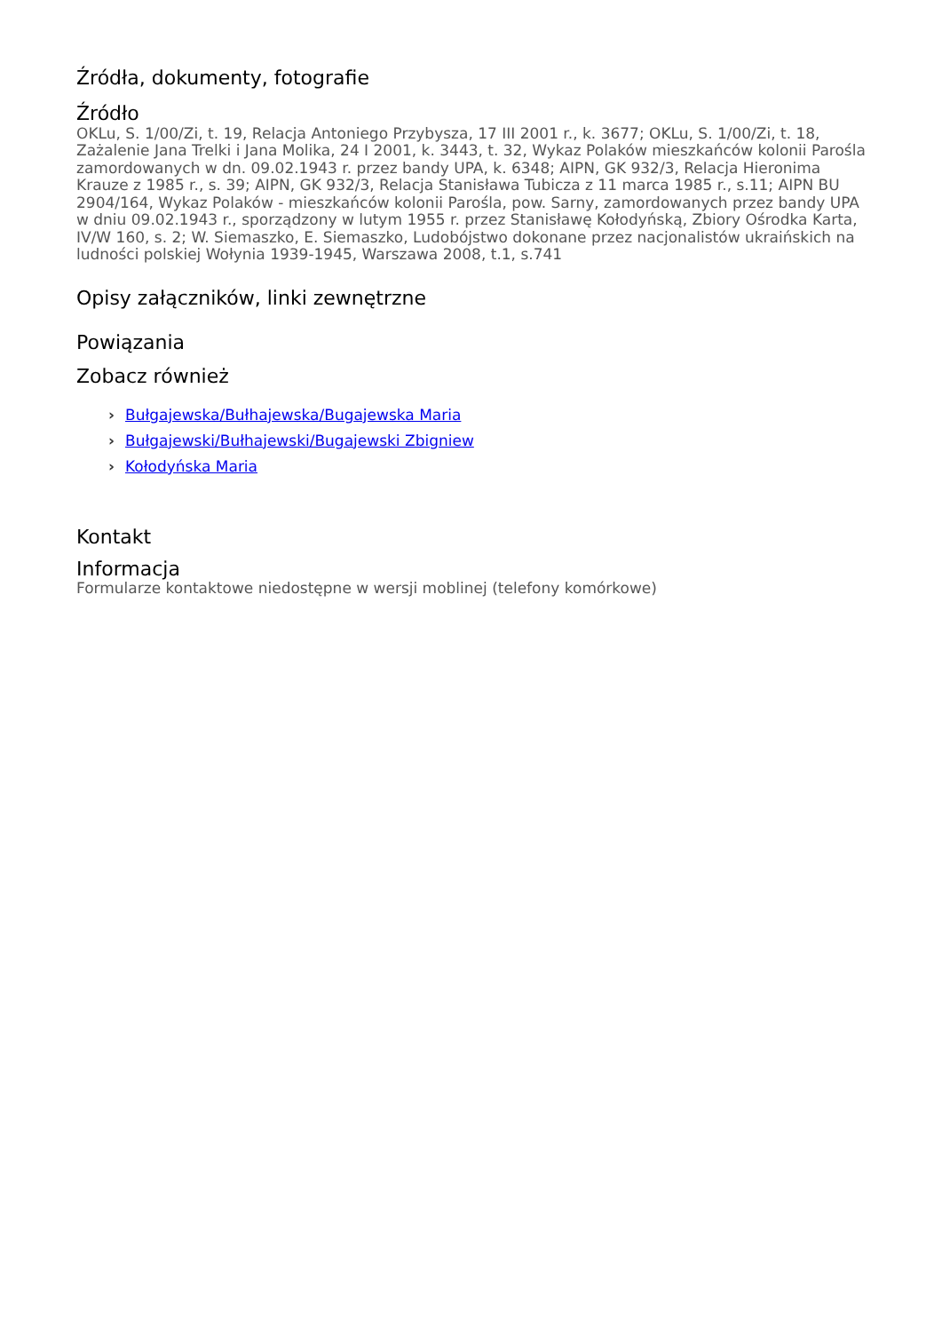Źródła, dokumenty, fotografie
Źródło
OKLu, S. 1/00/Zi, t. 19, Relacja Antoniego Przybysza, 17 III 2001 r., k. 3677; OKLu, S. 1/00/Zi, t. 18, Zażalenie Jana Trelki i Jana Molika, 24 I 2001, k. 3443, t. 32, Wykaz Polaków mieszkańców kolonii Parośla zamordowanych w dn. 09.02.1943 r. przez bandy UPA, k. 6348; AIPN, GK 932/3, Relacja Hieronima Krauze z 1985 r., s. 39; AIPN, GK 932/3, Relacja Stanisława Tubicza z 11 marca 1985 r., s.11; AIPN BU 2904/164, Wykaz Polaków - mieszkańców kolonii Parośla, pow. Sarny, zamordowanych przez bandy UPA w dniu 09.02.1943 r., sporządzony w lutym 1955 r. przez Stanisławę Kołodyńską, Zbiory Ośrodka Karta, IV/W 160, s. 2; W. Siemaszko, E. Siemaszko, Ludobójstwo dokonane przez nacjonalistów ukraińskich na ludności polskiej Wołynia 1939-1945, Warszawa 2008, t.1, s.741
Opisy załączników, linki zewnętrzne
Powiązania
Zobacz również
› Bułgajewska/Bułhajewska/Bugajewska Maria
› Bułgajewski/Bułhajewski/Bugajewski Zbigniew
› Kołodyńska Maria
Kontakt
Informacja
Formularze kontaktowe niedostępne w wersji moblinej (telefony komórkowe)